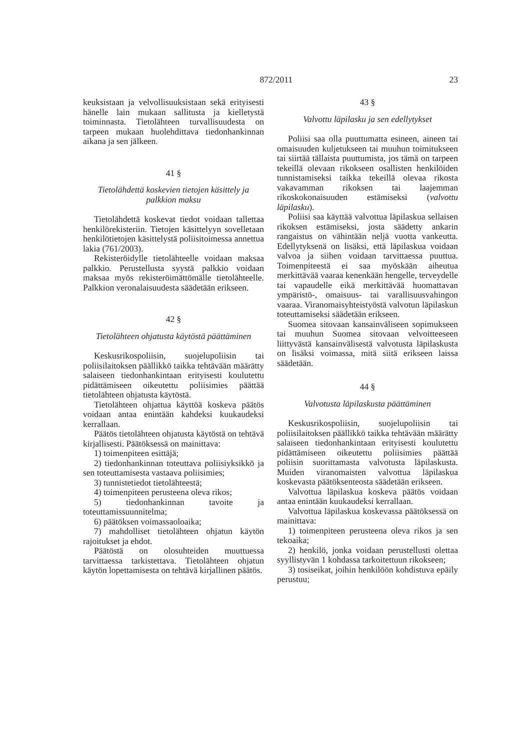872/2011 23
keuksistaan ja velvollisuuksistaan sekä erityisesti hänelle lain mukaan sallitusta ja kielletystä toiminnasta. Tietolähteen turvallisuudesta on tarpeen mukaan huolehdittava tiedonhankinnan aikana ja sen jälkeen.
41 §
Tietolähdettä koskevien tietojen käsittely ja palkkion maksu
Tietolähdettä koskevat tiedot voidaan tallettaa henkilörekisteriin. Tietojen käsittelyyn sovelletaan henkilötietojen käsittelystä poliisitoimessa annettua lakia (761/2003).
Rekisteröidylle tietolähteelle voidaan maksaa palkkio. Perustellusta syystä palkkio voidaan maksaa myös rekisteröimättömälle tietolähteelle. Palkkion veronalaisuudesta säädetään erikseen.
42 §
Tietolähteen ohjatusta käytöstä päättäminen
Keskusrikospoliisin, suojelupoliisin tai poliisilaitoksen päällikkö taikka tehtävään määrätty salaiseen tiedonhankintaan erityisesti koulutettu pidättämiseen oikeutettu poliisimies päättää tietolähteen ohjatusta käytöstä.
Tietolähteen ohjattua käyttöä koskeva päätös voidaan antaa enintään kahdeksi kuukaudeksi kerrallaan.
Päätös tietolähteen ohjatusta käytöstä on tehtävä kirjallisesti. Päätöksessä on mainittava:
1) toimenpiteen esittäjä;
2) tiedonhankinnan toteuttava poliisiyksikkö ja sen toteuttamisesta vastaava poliisimies;
3) tunnistetiedot tietolähteestä;
4) toimenpiteen perusteena oleva rikos;
5) tiedonhankinnan tavoite ja toteuttamissuunnitelma;
6) päätöksen voimassaoloaika;
7) mahdolliset tietolähteen ohjatun käytön rajoitukset ja ehdot.
Päätöstä on olosuhteiden muuttuessa tarvittaessa tarkistettava. Tietolähteen ohjatun käytön lopettamisesta on tehtävä kirjallinen päätös.
43 §
Valvottu läpilasku ja sen edellytykset
Poliisi saa olla puuttumatta esineen, aineen tai omaisuuden kuljetukseen tai muuhun toimitukseen tai siirtää tällaista puuttumista, jos tämä on tarpeen tekeillä olevaan rikokseen osallisten henkilöiden tunnistamiseksi taikka tekeillä olevaa rikosta vakavamman rikoksen tai laajemman rikoskokonaisuuden estämiseksi (valvottu läpilasku).
Poliisi saa käyttää valvottua läpilaskua sellaisen rikoksen estämiseksi, josta säädetty ankarin rangaistus on vähintään neljä vuotta vankeutta. Edellytyksenä on lisäksi, että läpilaskua voidaan valvoa ja siihen voidaan tarvittaessa puuttua. Toimenpiteestä ei saa myöskään aiheutua merkittävää vaaraa kenenkään hengelle, terveydelle tai vapaudelle eikä merkittävää huomattavan ympäristö-, omaisuus- tai varallisuusvahingon vaaraa. Viranomaisyhteistyöstä valvotun läpilaskun toteuttamiseksi säädetään erikseen.
Suomea sitovaan kansainväliseen sopimukseen tai muuhun Suomea sitovaan velvoitteeseen liittyvästä kansainvälisestä valvotusta läpilaskusta on lisäksi voimassa, mitä siitä erikseen laissa säädetään.
44 §
Valvotusta läpilaskusta päättäminen
Keskusrikospoliisin, suojelupoliisin tai poliisilaitoksen päällikkö taikka tehtävään määrätty salaiseen tiedonhankintaan erityisesti koulutettu pidättämiseen oikeutettu poliisimies päättää poliisin suorittamasta valvotusta läpilaskusta. Muiden viranomaisten valvottua läpilaskua koskevasta päätöksenteosta säädetään erikseen.
Valvottua läpilaskua koskeva päätös voidaan antaa enintään kuukaudeksi kerrallaan.
Valvottua läpilaskua koskevassa päätöksessä on mainittava:
1) toimenpiteen perusteena oleva rikos ja sen tekoaika;
2) henkilö, jonka voidaan perustellusti olettaa syyllistyvän 1 kohdassa tarkoitettuun rikokseen;
3) tosiseikat, joihin henkilöön kohdistuva epäily perustuu;